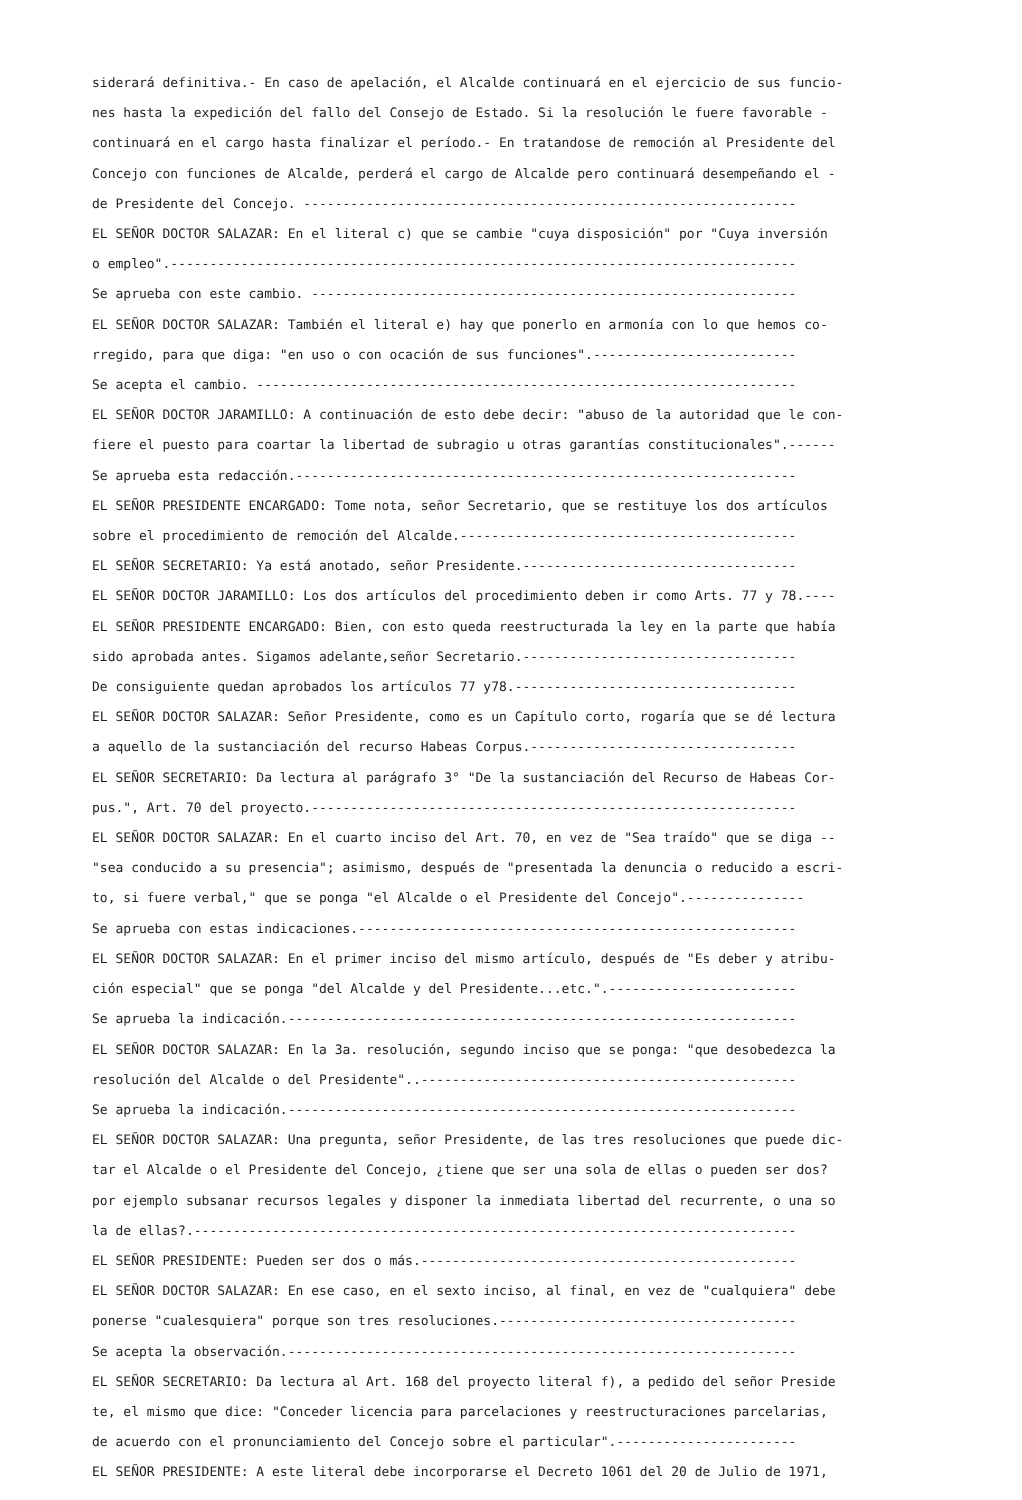siderará definitiva.- En caso de apelación, el Alcalde continuará en el ejercicio de sus funcio-
nes hasta la expedición del fallo del Consejo de Estado. Si la resolución le fuere favorable -
continuará en el cargo hasta finalizar el período.- En tratandose de remoción al Presidente del
Concejo con funciones de Alcalde, perderá el cargo de Alcalde pero continuará desempeñando el -
de Presidente del Concejo. ---------------------------------------------------------------
EL SEÑOR DOCTOR SALAZAR: En el literal c) que se cambie "cuya disposición" por "Cuya inversión
o empleo".--------------------------------------------------------------------------------
Se aprueba con este cambio. --------------------------------------------------------------
EL SEÑOR DOCTOR SALAZAR: También el literal e) hay que ponerlo en armonía con lo que hemos co-
rregido, para que diga: "en uso o con ocación de sus funciones".--------------------------
Se acepta el cambio. ---------------------------------------------------------------------
EL SEÑOR DOCTOR JARAMILLO: A continuación de esto debe decir: "abuso de la autoridad que le con-
fiere el puesto para coartar la libertad de subragio u otras garantías constitucionales".------
Se aprueba esta redacción.----------------------------------------------------------------
EL SEÑOR PRESIDENTE ENCARGADO: Tome nota, señor Secretario, que se restituye los dos artículos
sobre el procedimiento de remoción del Alcalde.-------------------------------------------
EL SEÑOR SECRETARIO: Ya está anotado, señor Presidente.-----------------------------------
EL SEÑOR DOCTOR JARAMILLO: Los dos artículos del procedimiento deben ir como Arts. 77 y 78.----
EL SEÑOR PRESIDENTE ENCARGADO: Bien, con esto queda reestructurada la ley en la parte que había
sido aprobada antes. Sigamos adelante,señor Secretario.-----------------------------------
De consiguiente quedan aprobados los artículos 77 y78.------------------------------------
EL SEÑOR DOCTOR SALAZAR: Señor Presidente, como es un Capítulo corto, rogaría que se dé lectura
a aquello de la sustanciación del recurso Habeas Corpus.----------------------------------
EL SEÑOR SECRETARIO: Da lectura al parágrafo 3° "De la sustanciación del Recurso de Habeas Cor-
pus.", Art. 70 del proyecto.--------------------------------------------------------------
EL SEÑOR DOCTOR SALAZAR: En el cuarto inciso del Art. 70, en vez de "Sea traído" que se diga --
"sea conducido a su presencia"; asimismo, después de "presentada la denuncia o reducido a escri-
to, si fuere verbal," que se ponga "el Alcalde o el Presidente del Concejo".---------------
Se aprueba con estas indicaciones.--------------------------------------------------------
EL SEÑOR DOCTOR SALAZAR: En el primer inciso del mismo artículo, después de "Es deber y atribu-
ción especial" que se ponga "del Alcalde y del Presidente...etc.".------------------------
Se aprueba la indicación.-----------------------------------------------------------------
EL SEÑOR DOCTOR SALAZAR: En la 3a. resolución, segundo inciso que se ponga: "que desobedezca la
resolución del Alcalde o del Presidente"..------------------------------------------------
Se aprueba la indicación.-----------------------------------------------------------------
EL SEÑOR DOCTOR SALAZAR: Una pregunta, señor Presidente, de las tres resoluciones que puede dic-
tar el Alcalde o el Presidente del Concejo, ¿tiene que ser una sola de ellas o pueden ser dos?
por ejemplo subsanar recursos legales y disponer la inmediata libertad del recurrente, o una so
la de ellas?.-----------------------------------------------------------------------------
EL SEÑOR PRESIDENTE: Pueden ser dos o más.------------------------------------------------
EL SEÑOR DOCTOR SALAZAR: En ese caso, en el sexto inciso, al final, en vez de "cualquiera" debe
ponerse "cualesquiera" porque son tres resoluciones.--------------------------------------
Se acepta la observación.-----------------------------------------------------------------
EL SEÑOR SECRETARIO: Da lectura al Art. 168 del proyecto literal f), a pedido del señor Preside
te, el mismo que dice: "Conceder licencia para parcelaciones y reestructuraciones parcelarias,
de acuerdo con el pronunciamiento del Concejo sobre el particular".-----------------------
EL SEÑOR PRESIDENTE: A este literal debe incorporarse el Decreto 1061 del 20 de Julio de 1971,